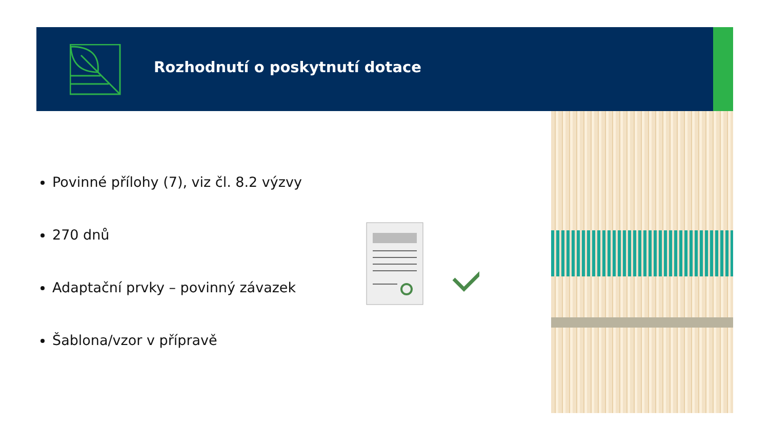Rozhodnutí o poskytnutí dotace
Povinné přílohy (7), viz čl. 8.2 výzvy
270 dnů
Adaptační prvky – povinný závazek
Šablona/vzor v přípravě